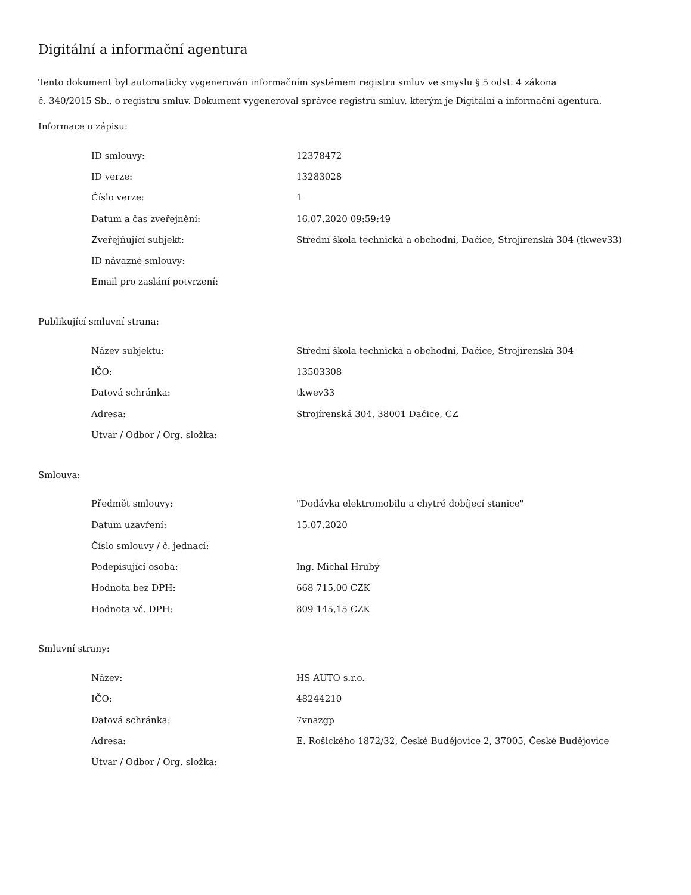Digitální a informační agentura
Tento dokument byl automaticky vygenerován informačním systémem registru smluv ve smyslu § 5 odst. 4 zákona
č. 340/2015 Sb., o registru smluv. Dokument vygeneroval správce registru smluv, kterým je Digitální a informační agentura.
Informace o zápisu:
| ID smlouvy: | 12378472 |
| ID verze: | 13283028 |
| Číslo verze: | 1 |
| Datum a čas zveřejnění: | 16.07.2020 09:59:49 |
| Zveřejňující subjekt: | Střední škola technická a obchodní, Dačice, Strojírenská 304 (tkwev33) |
| ID návazné smlouvy: | |
| Email pro zaslání potvrzení: | |
Publikující smluvní strana:
| Název subjektu: | Střední škola technická a obchodní, Dačice, Strojírenská 304 |
| IČO: | 13503308 |
| Datová schránka: | tkwev33 |
| Adresa: | Strojírenská 304, 38001 Dačice, CZ |
| Útvar / Odbor / Org. složka: | |
Smlouva:
| Předmět smlouvy: | "Dodávka elektromobilu a chytré dobíjecí stanice" |
| Datum uzavření: | 15.07.2020 |
| Číslo smlouvy / č. jednací: | |
| Podepisující osoba: | Ing. Michal Hrubý |
| Hodnota bez DPH: | 668 715,00 CZK |
| Hodnota vč. DPH: | 809 145,15 CZK |
Smluvní strany:
| Název: | HS AUTO s.r.o. |
| IČO: | 48244210 |
| Datová schránka: | 7vnazgp |
| Adresa: | E. Rošického 1872/32, České Budějovice 2, 37005, České Budějovice |
| Útvar / Odbor / Org. složka: | |